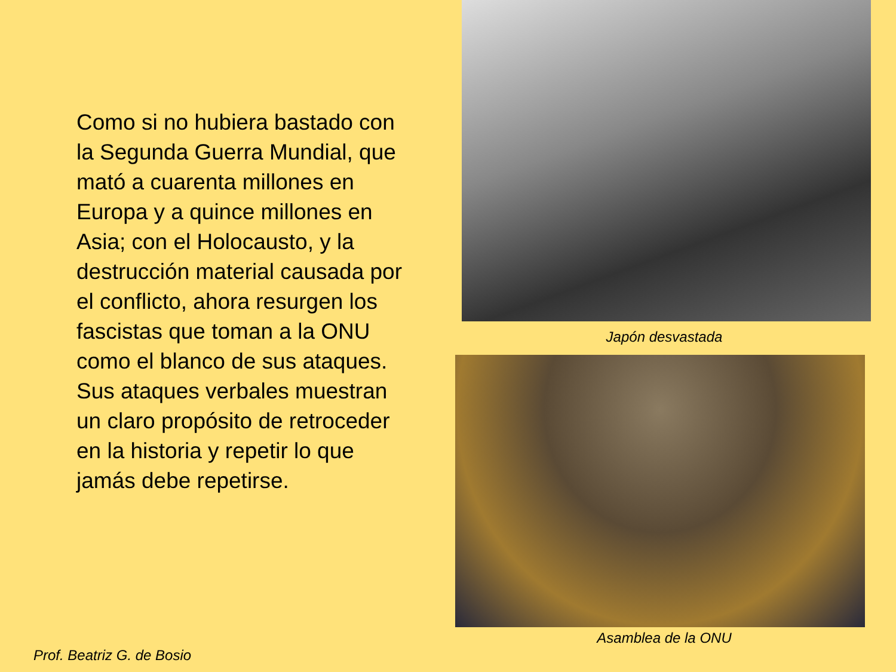Como si no hubiera bastado con la Segunda Guerra Mundial, que mató a cuarenta millones en Europa y a quince millones en Asia; con el Holocausto, y la destrucción material causada por el conflicto, ahora resurgen los fascistas que toman a la ONU como el blanco de sus ataques. Sus ataques verbales muestran un claro propósito de retroceder en la historia y repetir lo que jamás debe repetirse.
Japón desvastada
Asamblea de la ONU
Prof. Beatriz G. de Bosio